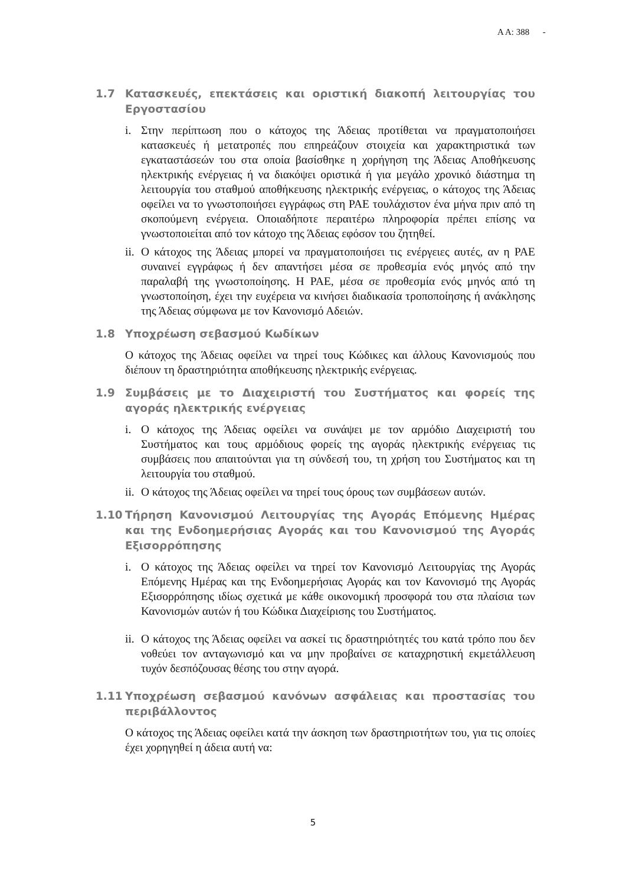Α Α: 388 -
1.7 Κατασκευές, επεκτάσεις και οριστική διακοπή λειτουργίας του Εργοστασίου
i. Στην περίπτωση που ο κάτοχος της Άδειας προτίθεται να πραγματοποιήσει κατασκευές ή μετατροπές που επηρεάζουν στοιχεία και χαρακτηριστικά των εγκαταστάσεών του στα οποία βασίσθηκε η χορήγηση της Άδειας Αποθήκευσης ηλεκτρικής ενέργειας ή να διακόψει οριστικά ή για μεγάλο χρονικό διάστημα τη λειτουργία του σταθμού αποθήκευσης ηλεκτρικής ενέργειας, ο κάτοχος της Άδειας οφείλει να το γνωστοποιήσει εγγράφως στη ΡΑΕ τουλάχιστον ένα μήνα πριν από τη σκοπούμενη ενέργεια. Οποιαδήποτε περαιτέρω πληροφορία πρέπει επίσης να γνωστοποιείται από τον κάτοχο της Άδειας εφόσον του ζητηθεί.
ii. Ο κάτοχος της Άδειας μπορεί να πραγματοποιήσει τις ενέργειες αυτές, αν η ΡΑΕ συναινεί εγγράφως ή δεν απαντήσει μέσα σε προθεσμία ενός μηνός από την παραλαβή της γνωστοποίησης. Η ΡΑΕ, μέσα σε προθεσμία ενός μηνός από τη γνωστοποίηση, έχει την ευχέρεια να κινήσει διαδικασία τροποποίησης ή ανάκλησης της Άδειας σύμφωνα με τον Κανονισμό Αδειών.
1.8 Υποχρέωση σεβασμού Κωδίκων
Ο κάτοχος της Άδειας οφείλει να τηρεί τους Κώδικες και άλλους Κανονισμούς που διέπουν τη δραστηριότητα αποθήκευσης ηλεκτρικής ενέργειας.
1.9 Συμβάσεις με το Διαχειριστή του Συστήματος και φορείς της αγοράς ηλεκτρικής ενέργειας
i. Ο κάτοχος της Άδειας οφείλει να συνάψει με τον αρμόδιο Διαχειριστή του Συστήματος και τους αρμόδιους φορείς της αγοράς ηλεκτρικής ενέργειας τις συμβάσεις που απαιτούνται για τη σύνδεσή του, τη χρήση του Συστήματος και τη λειτουργία του σταθμού.
ii. Ο κάτοχος της Άδειας οφείλει να τηρεί τους όρους των συμβάσεων αυτών.
1.10 Τήρηση Κανονισμού Λειτουργίας της Αγοράς Επόμενης Ημέρας και της Ενδοημερήσιας Αγοράς και του Κανονισμού της Αγοράς Εξισορρόπησης
i. Ο κάτοχος της Άδειας οφείλει να τηρεί τον Κανονισμό Λειτουργίας της Αγοράς Επόμενης Ημέρας και της Ενδοημερήσιας Αγοράς και τον Κανονισμό της Αγοράς Εξισορρόπησης ιδίως σχετικά με κάθε οικονομική προσφορά του στα πλαίσια των Κανονισμών αυτών ή του Κώδικα Διαχείρισης του Συστήματος.
ii. Ο κάτοχος της Άδειας οφείλει να ασκεί τις δραστηριότητές του κατά τρόπο που δεν νοθεύει τον ανταγωνισμό και να μην προβαίνει σε καταχρηστική εκμετάλλευση τυχόν δεσπόζουσας θέσης του στην αγορά.
1.11 Υποχρέωση σεβασμού κανόνων ασφάλειας και προστασίας του περιβάλλοντος
Ο κάτοχος της Άδειας οφείλει κατά την άσκηση των δραστηριοτήτων του, για τις οποίες έχει χορηγηθεί η άδεια αυτή να:
5